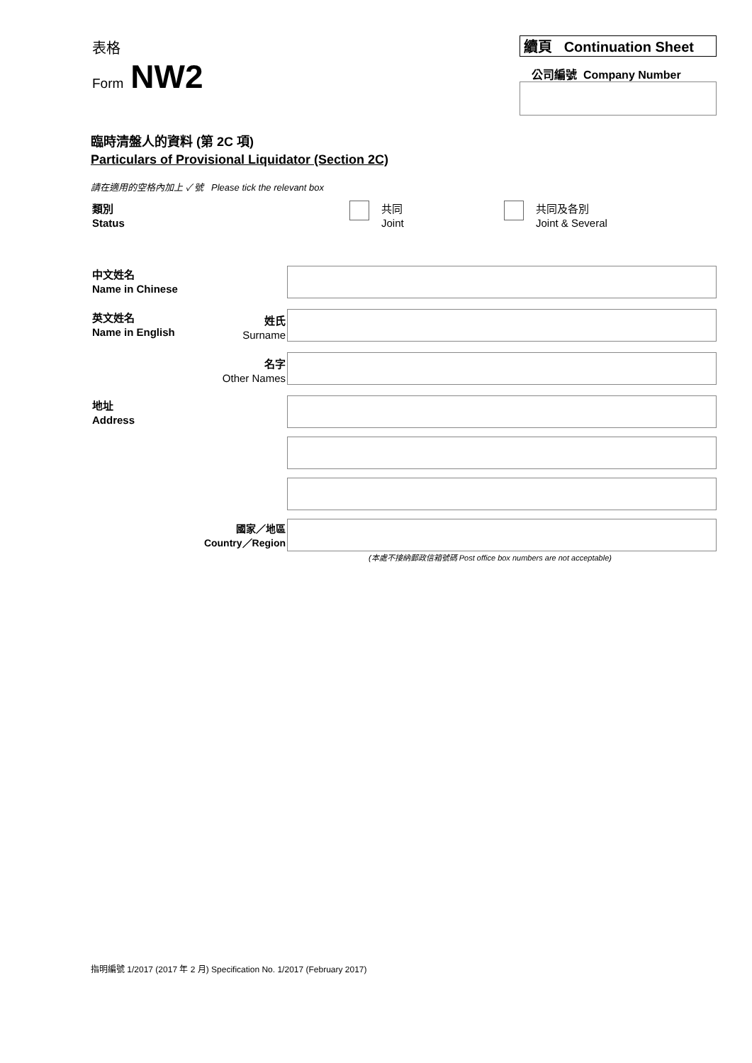表格
Form NW2
續頁 Continuation Sheet
公司編號 Company Number
臨時清盤人的資料 (第 2C 項)
Particulars of Provisional Liquidator (Section 2C)
請在適用的空格內加上 ✓ 號 Please tick the relevant box
類別
Status
共同
Joint
共同及各別
Joint & Several
中文姓名
Name in Chinese
英文姓名
Name in English
姓氏
Surname
名字
Other Names
地址
Address
國家／地區
Country／Region
(本處不接納郵政信箱號碼 Post office box numbers are not acceptable)
指明編號 1/2017 (2017 年 2 月) Specification No. 1/2017 (February 2017)